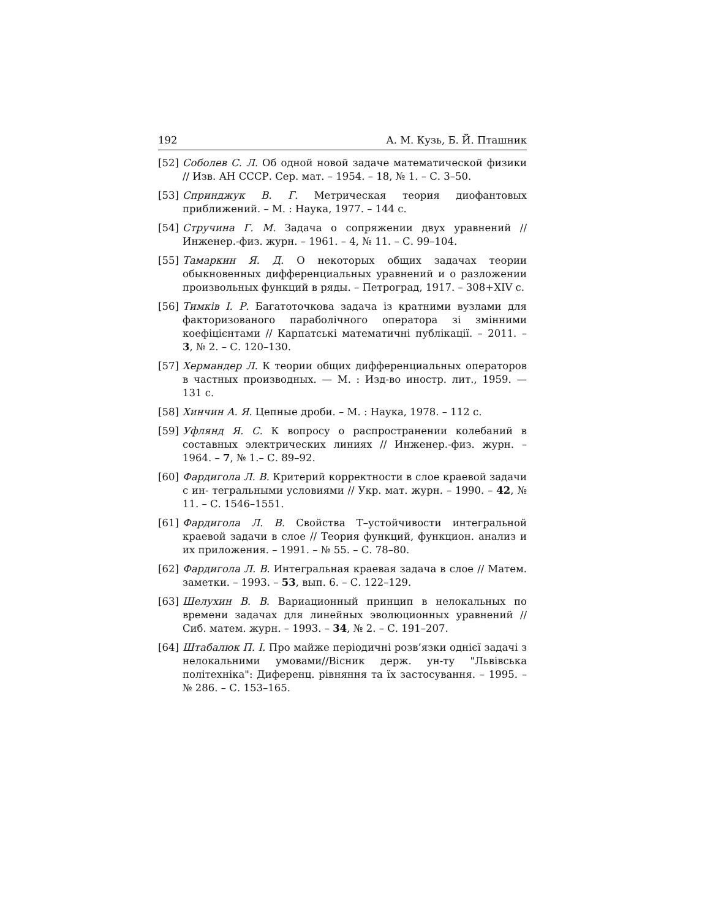192 А. М. Кузь, Б. Й. Пташник
[52] Соболев С. Л. Об одной новой задаче математической физики // Изв. АН СССР. Сер. мат. – 1954. – 18, № 1. – С. 3–50.
[53] Спринджук В. Г. Метрическая теория диофантовых приближений. – М. : Наука, 1977. – 144 с.
[54] Стручина Г. М. Задача о сопряжении двух уравнений // Инженер.-физ. журн. – 1961. – 4, № 11. – С. 99–104.
[55] Тамаркин Я. Д. О некоторых общих задачах теории обыкновенных дифференциальных уравнений и о разложении произвольных функций в ряды. – Петроград, 1917. – 308+XIV с.
[56] Тимків І. Р. Багатоточкова задача із кратними вузлами для факторизованого параболічного оператора зі змінними коефіцієнтами // Карпатські математичні публікації. – 2011. – 3, № 2. – С. 120–130.
[57] Хермандер Л. К теории общих дифференциальных операторов в частных производных. — М. : Изд-во иностр. лит., 1959. — 131 с.
[58] Хинчин А. Я. Цепные дроби. – М. : Наука, 1978. – 112 с.
[59] Уфлянд Я. С. К вопросу о распространении колебаний в составных электрических линиях // Инженер.-физ. журн. – 1964. – 7, № 1.– С. 89–92.
[60] Фардигола Л. В. Критерий корректности в слое краевой задачи с ин- тегральными условиями // Укр. мат. журн. – 1990. – 42, № 11. – С. 1546–1551.
[61] Фардигола Л. В. Свойства Т–устойчивости интегральной краевой задачи в слое // Теория функций, функцион. анализ и их приложения. – 1991. – № 55. – С. 78–80.
[62] Фардигола Л. В. Интегральная краевая задача в слое // Матем. заметки. – 1993. – 53, вып. 6. – С. 122–129.
[63] Шелухин В. В. Вариационный принцип в нелокальных по времени задачах для линейных эволюционных уравнений // Сиб. матем. журн. – 1993. – 34, № 2. – С. 191–207.
[64] Штабалюк П. І. Про майже періодичні розв’язки однієї задачі з нелокальними умовами//Вісник держ. ун-ту "Львівська політехніка": Диференц. рівняння та їх застосування. – 1995. – № 286. – С. 153–165.